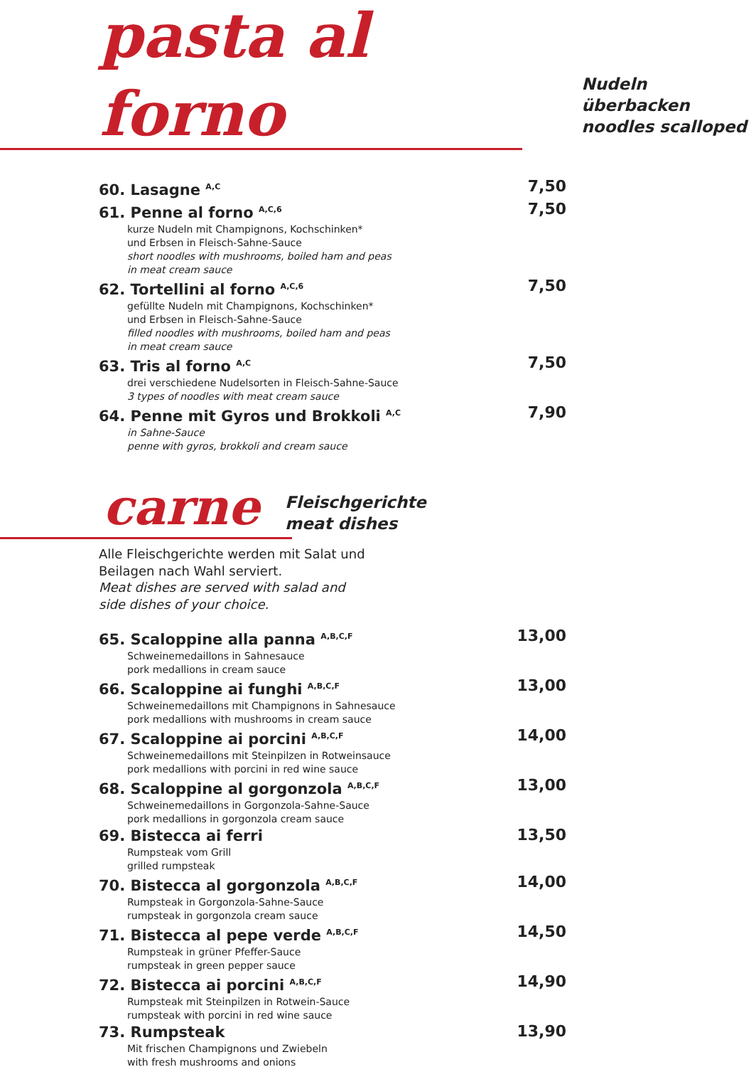pasta al forno
Nudeln überbacken
noodles scalloped
60. Lasagne <sup>A,C</sup>
7,50
61. Penne al forno <sup>A,C,6</sup>
kurze Nudeln mit Champignons, Kochschinken*
und Erbsen in Fleisch-Sahne-Sauce
short noodles with mushrooms, boiled ham and peas
in meat cream sauce
7,50
62. Tortellini al forno <sup>A,C,6</sup>
gefüllte Nudeln mit Champignons, Kochschinken*
und Erbsen in Fleisch-Sahne-Sauce
filled noodles with mushrooms, boiled ham and peas
in meat cream sauce
7,50
63. Tris al forno <sup>A,C</sup>
drei verschiedene Nudelsorten in Fleisch-Sahne-Sauce
3 types of noodles with meat cream sauce
7,50
64. Penne mit Gyros und Brokkoli <sup>A,C</sup>
in Sahne-Sauce
penne with gyros, brokkoli and cream sauce
7,90
carne
Fleischgerichte
meat dishes
Alle Fleischgerichte werden mit Salat und
Beilagen nach Wahl serviert.
Meat dishes are served with salad and
side dishes of your choice.
65. Scaloppine alla panna <sup>A,B,C,F</sup>
Schweinemedaillons in Sahnesauce
pork medallions in cream sauce
13,00
66. Scaloppine ai funghi <sup>A,B,C,F</sup>
Schweinemedaillons mit Champignons in Sahnesauce
pork medallions with mushrooms in cream sauce
13,00
67. Scaloppine ai porcini <sup>A,B,C,F</sup>
Schweinemedaillons mit Steinpilzen in Rotweinsauce
pork medallions with porcini in red wine sauce
14,00
68. Scaloppine al gorgonzola <sup>A,B,C,F</sup>
Schweinemedaillons in Gorgonzola-Sahne-Sauce
pork medallions in gorgonzola cream sauce
13,00
69. Bistecca ai ferri
Rumpsteak vom Grill
grilled rumpsteak
13,50
70. Bistecca al gorgonzola <sup>A,B,C,F</sup>
Rumpsteak in Gorgonzola-Sahne-Sauce
rumpsteak in gorgonzola cream sauce
14,00
71. Bistecca al pepe verde <sup>A,B,C,F</sup>
Rumpsteak in grüner Pfeffer-Sauce
rumpsteak in green pepper sauce
14,50
72. Bistecca ai porcini <sup>A,B,C,F</sup>
Rumpsteak mit Steinpilzen in Rotwein-Sauce
rumpsteak with porcini in red wine sauce
14,90
73. Rumpsteak
Mit frischen Champignons und Zwiebeln
with fresh mushrooms and onions
13,90